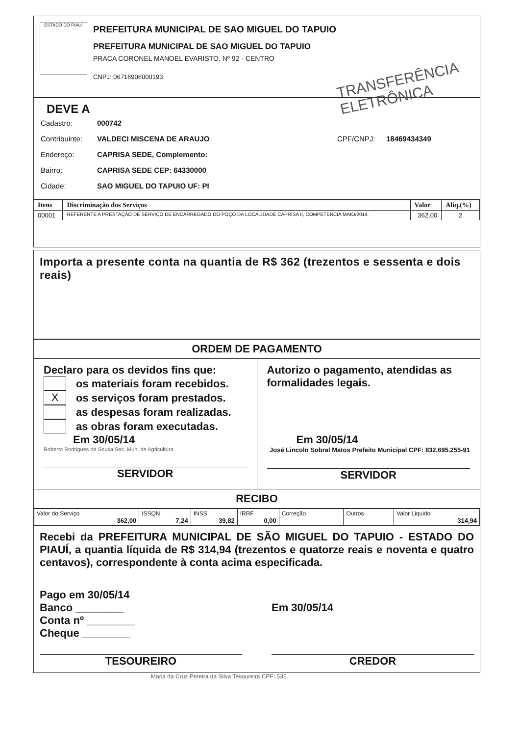ESTADO DO PIAUÍ
PREFEITURA MUNICIPAL DE SAO MIGUEL DO TAPUIO
PREFEITURA MUNICIPAL DE SAO MIGUEL DO TAPUIO
PRACA CORONEL MANOEL EVARISTO, Nº 92 - CENTRO
CNPJ: 06716906000193
TRANSFERÊNCIA ELETRÔNICA
DEVE A
Cadastro: 000742
Contribuinte: VALDECI MISCENA DE ARAUJO CPF/CNPJ: 18469434349
Endereço: CAPRISA SEDE, Complemento:
Bairro: CAPRISA SEDE CEP: 64330000
Cidade: SAO MIGUEL DO TAPUIO UF: PI
| Itens | Discriminação dos Serviços | Valor | Aliq.(%) |
| --- | --- | --- | --- |
| 00001 | REFERENTE A PRESTAÇÃO DE SERVIÇO DE ENCARREGADO DO POÇO DA LOCALIDADE CAPRISA II, COMPETENCIA MAIO/2014. | 362,00 | 2 |
Importa a presente conta na quantia de R$ 362 (trezentos e sessenta e dois reais)
ORDEM DE PAGAMENTO
Declaro para os devidos fins que:
os materiais foram recebidos.
Xos serviços foram prestados.
as despesas foram realizadas.
as obras foram executadas.
Em 30/05/14
Roberto Rodrigues de Sousa Sec. Mun. de Agricultura
SERVIDOR
Autorizo o pagamento, atendidas as formalidades legais.
Em 30/05/14
José Lincoln Sobral Matos Prefeito Municipal CPF: 832.695.255-91
SERVIDOR
RECIBO
| Valor do Serviço 362,00 | ISSQN 7,24 | INSS 39,82 | IRRF 0,00 | Correção | Outros | Valor Liquido 314,94 |
Recebi da PREFEITURA MUNICIPAL DE SÃO MIGUEL DO TAPUIO - ESTADO DO PIAUÍ, a quantia líquida de R$ 314,94 (trezentos e quatorze reais e noventa e quatro centavos), correspondente à conta acima especificada.
Pago em 30/05/14
Banco ________
Conta nº ________
Cheque ________
TESOUREIRO
Em 30/05/14
CREDOR
Maria da Cruz Pereira da Silva Tesoureira CPF: 535.